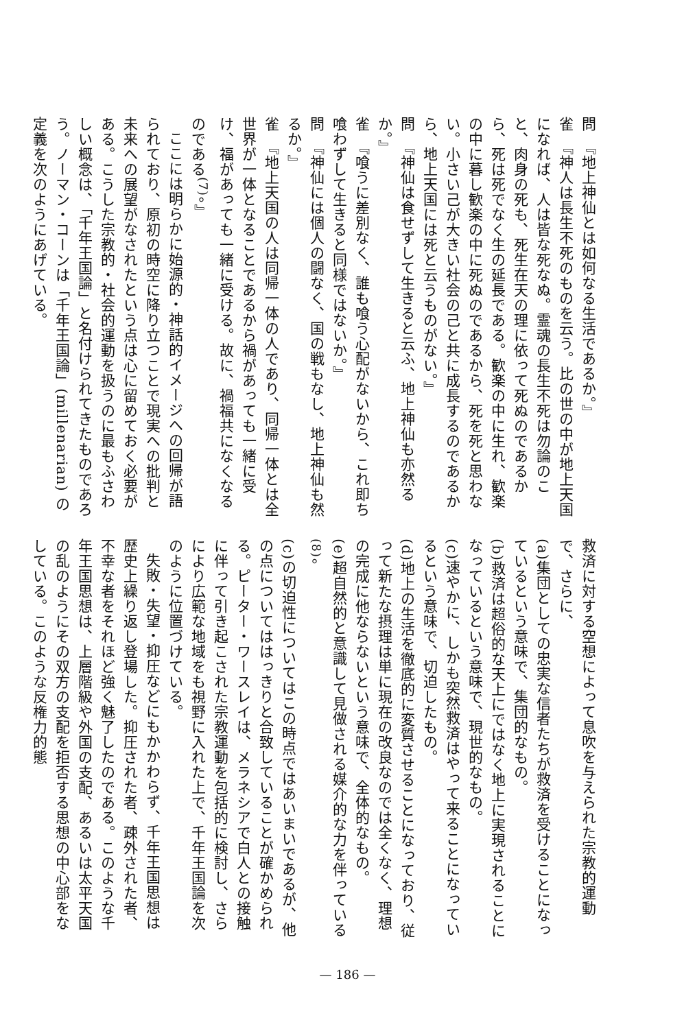問　『地上神仙とは如何なる生活であるか。』
雀　『神人は長生不死のものを云う。比の世の中が地上天国になれば、人は皆な死なぬ。霊魂の長生不死は勿論のこと、肉身の死も、死生在天の理に依って死ぬのであるから、死は死でなく生の延長である。歓楽の中に生れ、歓楽の中に暮し歓楽の中に死ぬのであるから、死を死と思わない。小さい己が大きい社会の己と共に成長するのであるから、地上天国には死と云うものがない。』
問　『神仙は食せずして生きると云ふ、地上神仙も亦然るか。』
雀　『喰うに差別なく、誰も喰う心配がないから、これ即ち喰わずして生きると同様ではないか。』
問　『神仙には個人の闘なく、国の戦もなし、地上神仙も然るか。』
雀　『地上天国の人は同帰一体の人であり、同帰一体とは全世界が一体となることであるから禍があっても一緒に受け、福があっても一緒に受ける。故に、禍福共になくなるのである<sup>(7)</sup>。』
ここには明らかに始源的・神話的イメージへの回帰が語られており、原初の時空に降り立つことで現実への批判と未来への展望がなされたという点は心に留めておく必要がある。こうした宗教的・社会的運動を扱うのに最もふさわしい概念は、「千年王国論」と名付けられてきたものであろう。ノーマン・コーンは「千年王国論」(millenarian) の定義を次のようにあげている。
救済に対する空想によって息吹を与えられた宗教的運動で、さらに、
(a)集団としての忠実な信者たちが救済を受けることになっているという意味で、集団的なもの。
(b)救済は超俗的な天上にではなく地上に実現されることになっているという意味で、現世的なもの。
(c)速やかに、しかも突然救済はやって来ることになっているという意味で、切迫したもの。
(d)地上の生活を徹底的に変質させることになっており、従って新たな摂理は単に現在の改良なのでは全くなく、理想の完成に他ならないという意味で、全体的なもの。
(e)超自然的と意識して見做される媒介的な力を伴っている<sup>(8)</sup>。
(c)の切迫性についてはこの時点ではあいまいであるが、他の点についてははっきりと合致していることが確かめられる。ピーター・ワースレイは、メラネシアで白人との接触に伴って引き起こされた宗教運動を包括的に検討し、さらにより広範な地域をも視野に入れた上で、千年王国論を次のように位置づけている。
失敗・失望・抑圧などにもかかわらず、千年王国思想は歴史上繰り返し登場した。抑圧された者、疎外された者、不幸な者をそれほど強く魅了したのである。このような千年王国思想は、上層階級や外国の支配、あるいは太平天国の乱のようにその双方の支配を拒否する思想の中心部をなしている。このような反権力的態
— 186 —